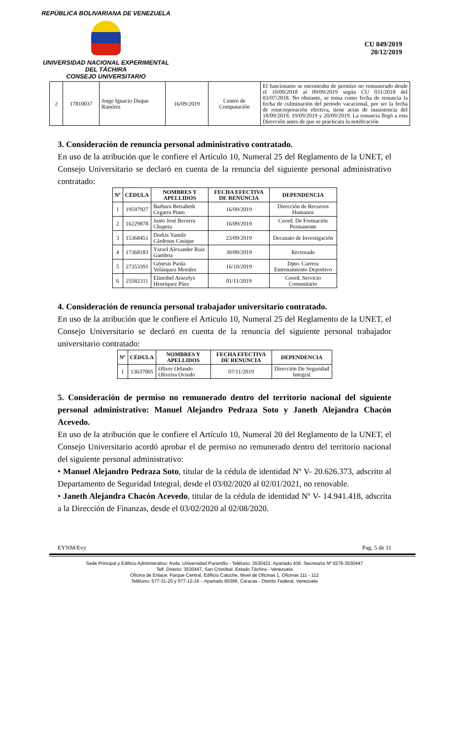REPÚBLICA BOLIVARIANA DE VENEZUELA
UNIVERSIDAD NACIONAL EXPERIMENTAL
DEL TÁCHIRA
CONSEJO UNIVERSITARIO
CU 049/2019
20/12/2019
| 2 | 17810037 | Jorge Ignacio Duque Ramírez | 16/09/2019 | Centro de Computación | El funcionario se encontraba de permiso no remunerado desde el 10/09/2018 al 09/09/2019 según CU 031/2018 del 03/07/2018. No obstante, se toma como fecha de renuncia la fecha de culminación del periodo vacacional, por ser la fecha de reincorporación efectiva, tiene actas de inasistencia del 18/09/2019, 19/09/2019 y 20/09/2019. La renuncia llegó a esta Dirección antes de que se practicara la notificación |
3. Consideración de renuncia personal administrativo contratado.
En uso de la atribución que le confiere el Artículo 10, Numeral 25 del Reglamento de la UNET, el Consejo Universitario se declaró en cuenta de la renuncia del siguiente personal administrativo contratado:
| Nº | CÉDULA | NOMBRES Y APELLIDOS | FECHA EFECTIVA DE RENUNCIA | DEPENDENCIA |
| --- | --- | --- | --- | --- |
| 1 | 19597927 | Barbara Betsabeth Cegarra Pinto | 16/09/2019 | Dirección de Recursos Humanos |
| 2 | 16229878 | Justo José Becerra Chapeta | 16/09/2019 | Coord. De Formación Permanente |
| 3 | 15368451 | Dorkis Yamile Cárdenas Casique | 23/09/2019 | Decanato de Investigación |
| 4 | 17368183 | Ysrael Alexander Ruiz Gamboa | 30/09/2019 | Rectorado |
| 5 | 27353391 | Génesis Paola Velásquez Morales | 16/10/2019 | Dpto. Carrera Entrenamiento Deportivo |
| 6 | 25582311 | Elineibel Aracelys Henríquez Páez | 01/11/2019 | Coord. Servicio Comunitario |
4. Consideración de renuncia personal trabajador universitario contratado.
En uso de la atribución que le confiere el Artículo 10, Numeral 25 del Reglamento de la UNET, el Consejo Universitario se declaró en cuenta de la renuncia del siguiente personal trabajador universitario contratado:
| Nº | CÉDULA | NOMBRES Y APELLIDOS | FECHA EFECTIVA DE RENUNCIA | DEPENDENCIA |
| --- | --- | --- | --- | --- |
| 1 | 13637005 | Oliver Orlando Oliveira Oviedo | 07/11/2019 | Dirección De Seguridad Integral |
5. Consideración de permiso no remunerado dentro del territorio nacional del siguiente personal administrativo: Manuel Alejandro Pedraza Soto y Janeth Alejandra Chacón Acevedo.
En uso de la atribución que le confiere el Artículo 10, Numeral 20 del Reglamento de la UNET, el Consejo Universitario acordó aprobar el de permiso no remunerado dentro del territorio nacional del siguiente personal administrativo:
• Manuel Alejandro Pedraza Soto, titular de la cédula de identidad Nº V- 20.626.373, adscrito al Departamento de Seguridad Integral, desde el 03/02/2020 al 02/01/2021, no renovable.
• Janeth Alejandra Chacón Acevedo, titular de la cédula de identidad Nº V- 14.941.418, adscrita a la Dirección de Finanzas, desde el 03/02/2020 al 02/08/2020.
EYNM/Evy Pag. 5 de 11
Sede Principal y Edificio Administrativo: Avda. Universidad Paramillo - Teléfono: 3530422, Apartado 436. Secretaría Nº 0276-3530447
Telf. Directo: 3530447, San Cristóbal, Estado Táchira - Venezuela
Oficina de Enlace: Parque Central, Edificio Catuche, Nivel de Oficinas 1, Oficinas 111 - 112
Teléfono: 577-31-20 y 577-12-16 – Apartado 60396, Caracas - Distrito Federal, Venezuela